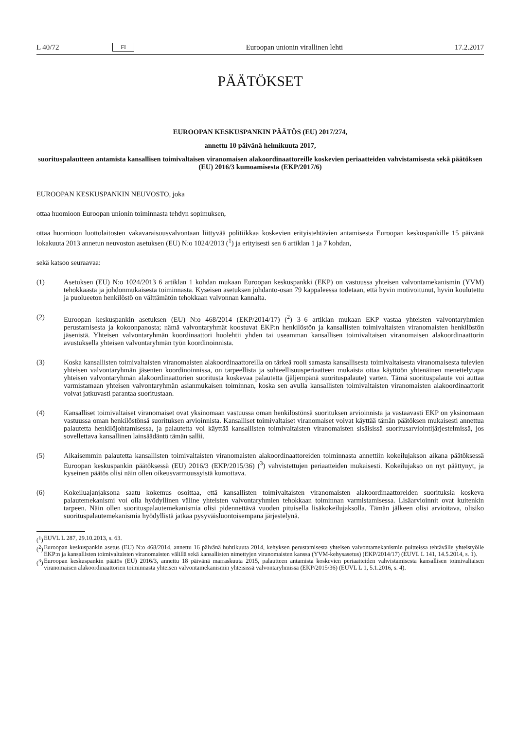L 40/72 FI Euroopan unionin virallinen lehti 17.2.2017
PÄÄTÖKSET
EUROOPAN KESKUSPANKIN PÄÄTÖS (EU) 2017/274,
annettu 10 päivänä helmikuuta 2017,
suorituspalautteen antamista kansallisen toimivaltaisen viranomaisen alakoordinaattoreille koskevien periaatteiden vahvistamisesta sekä päätöksen (EU) 2016/3 kumoamisesta (EKP/2017/6)
EUROOPAN KESKUSPANKIN NEUVOSTO, joka
ottaa huomioon Euroopan unionin toiminnasta tehdyn sopimuksen,
ottaa huomioon luottolaitosten vakavaraisuusvalvontaan liittyvää politiikkaa koskevien erityistehtävien antamisesta Euroopan keskuspankille 15 päivänä lokakuuta 2013 annetun neuvoston asetuksen (EU) N:o 1024/2013 (<sup>1</sup>) ja erityisesti sen 6 artiklan 1 ja 7 kohdan,
sekä katsoo seuraavaa:
(1) Asetuksen (EU) N:o 1024/2013 6 artiklan 1 kohdan mukaan Euroopan keskuspankki (EKP) on vastuussa yhteisen valvontamekanismin (YVM) tehokkaasta ja johdonmukaisesta toiminnasta. Kyseisen asetuksen johdanto-osan 79 kappaleessa todetaan, että hyvin motivoitunut, hyvin koulutettu ja puolueeton henkilöstö on välttämätön tehokkaan valvonnan kannalta.
(2) Euroopan keskuspankin asetuksen (EU) N:o 468/2014 (EKP/2014/17) (<sup>2</sup>) 3–6 artiklan mukaan EKP vastaa yhteisten valvontaryhmien perustamisesta ja kokoonpanosta; nämä valvontaryhmät koostuvat EKP:n henkilöstön ja kansallisten toimivaltaisten viranomaisten henkilöstön jäsenistä. Yhteisen valvontaryhmän koordinaattori huolehtii yhden tai useamman kansallisen toimivaltaisen viranomaisen alakoordinaattorin avustuksella yhteisen valvontaryhmän työn koordinoinnista.
(3) Koska kansallisten toimivaltaisten viranomaisten alakoordinaattoreilla on tärkeä rooli samasta kansallisesta toimivaltaisesta viranomaisesta tulevien yhteisen valvontaryhmän jäsenten koordinoinnissa, on tarpeellista ja suhteellisuusperiaatteen mukaista ottaa käyttöön yhtenäinen menettelytapa yhteisen valvontaryhmän alakoordinaattorien suoritusta koskevaa palautetta (jäljempänä suorituspalaute) varten. Tämä suorituspalaute voi auttaa varmistamaan yhteisen valvontaryhmän asianmukaisen toiminnan, koska sen avulla kansallisten toimivaltaisten viranomaisten alakoordinaattorit voivat jatkuvasti parantaa suoritustaan.
(4) Kansalliset toimivaltaiset viranomaiset ovat yksinomaan vastuussa oman henkilöstönsä suorituksen arvioinnista ja vastaavasti EKP on yksinomaan vastuussa oman henkilöstönsä suorituksen arvioinnista. Kansalliset toimivaltaiset viranomaiset voivat käyttää tämän päätöksen mukaisesti annettua palautetta henkilöjohtamisessa, ja palautetta voi käyttää kansallisten toimivaltaisten viranomaisten sisäisissä suoritusarviointijärjestelmissä, jos sovellettava kansallinen lainsäädäntö tämän sallii.
(5) Aikaisemmin palautetta kansallisten toimivaltaisten viranomaisten alakoordinaattoreiden toiminnasta annettiin kokeilujakson aikana päätöksessä Euroopan keskuspankin päätöksessä (EU) 2016/3 (EKP/2015/36) (<sup>3</sup>) vahvistettujen periaatteiden mukaisesti. Kokeilujakso on nyt päättynyt, ja kyseinen päätös olisi näin ollen oikeusvarmuussyistä kumottava.
(6) Kokeiluajanjaksona saatu kokemus osoittaa, että kansallisten toimivaltaisten viranomaisten alakoordinaattoreiden suorituksia koskeva palautemekanismi voi olla hyödyllinen väline yhteisten valvontaryhmien tehokkaan toiminnan varmistamisessa. Lisäarvioinnit ovat kuitenkin tarpeen. Näin ollen suorituspalautemekanismia olisi pidennettävä vuoden pituisella lisäkokeilujaksolla. Tämän jälkeen olisi arvioitava, olisiko suorituspalautemekanismia hyödyllistä jatkaa pysyväisluontoisempana järjestelynä.
(<sup>1</sup>) EUVL L 287, 29.10.2013, s. 63.
(<sup>2</sup>)
Euroopan keskuspankin asetus (EU) N:o 468/2014, annettu 16 päivänä huhtikuuta 2014, kehyksen perustamisesta yhteisen valvontamekanismin puitteissa tehtävälle yhteistyölle EKP:n ja kansallisten toimivaltaisten viranomaisten välillä sekä kansallisten nimettyjen viranomaisten kanssa (YVM-kehysasetus) (EKP/2014/17) (EUVL L 141, 14.5.2014, s. 1).
(<sup>3</sup>)
Euroopan keskuspankin päätös (EU) 2016/3, annettu 18 päivänä marraskuuta 2015, palautteen antamista koskevien periaatteiden vahvistamisesta kansallisen toimivaltaisen viranomaisen alakoordinaattorien toiminnasta yhteisen valvontamekanismin yhteisissä valvontaryhmissä (EKP/2015/36) (EUVL L 1, 5.1.2016, s. 4).